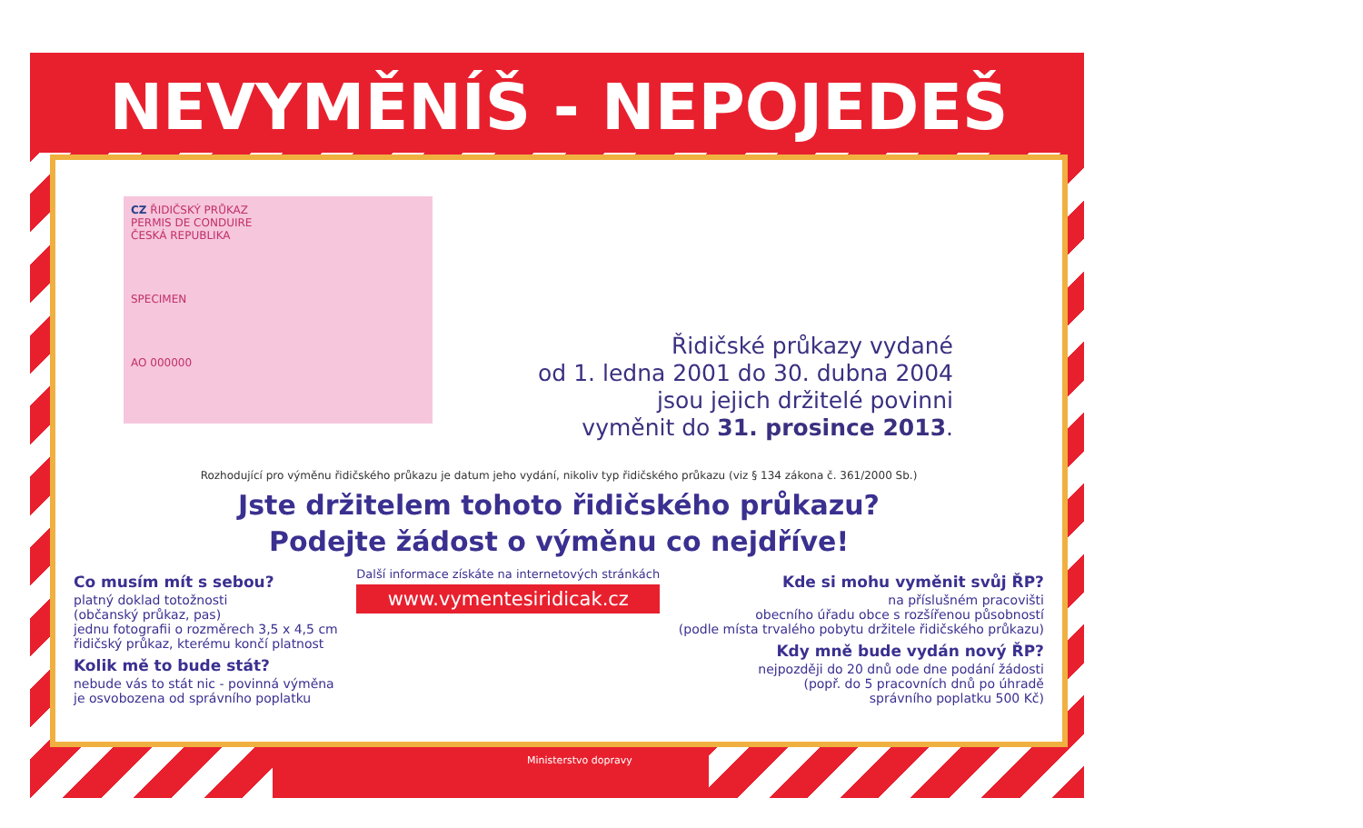NEVYMĚNÍŠ - NEPOJEDEŠ
CZ ŘIDIČSKÝ PRŮKAZ
PERMIS DE CONDUIRE
ČESKÁ REPUBLIKA
SPECIMEN
AO 000000
Řidičské průkazy vydané
od 1. ledna 2001 do 30. dubna 2004
jsou jejich držitelé povinni
vyměnit do 31. prosince 2013.
Rozhodující pro výměnu řidičského průkazu je datum jeho vydání, nikoliv typ řidičského průkazu (viz § 134 zákona č. 361/2000 Sb.)
Jste držitelem tohoto řidičského průkazu?
Podejte žádost o výměnu co nejdříve!
Co musím mít s sebou?
platný doklad totožnosti
(občanský průkaz, pas)
jednu fotografii o rozměrech 3,5 x 4,5 cm
řidičský průkaz, kterému končí platnost
Kolik mě to bude stát?
nebude vás to stát nic - povinná výměna
je osvobozena od správního poplatku
Další informace získáte na internetových stránkách
www.vymentesiridicak.cz
Kde si mohu vyměnit svůj ŘP?
na příslušném pracovišti
obecního úřadu obce s rozšířenou působností
(podle místa trvalého pobytu držitele řidičského průkazu)
Kdy mně bude vydán nový ŘP?
nejpozději do 20 dnů ode dne podání žádosti
(popř. do 5 pracovních dnů po úhradě
správního poplatku 500 Kč)
Ministerstvo dopravy